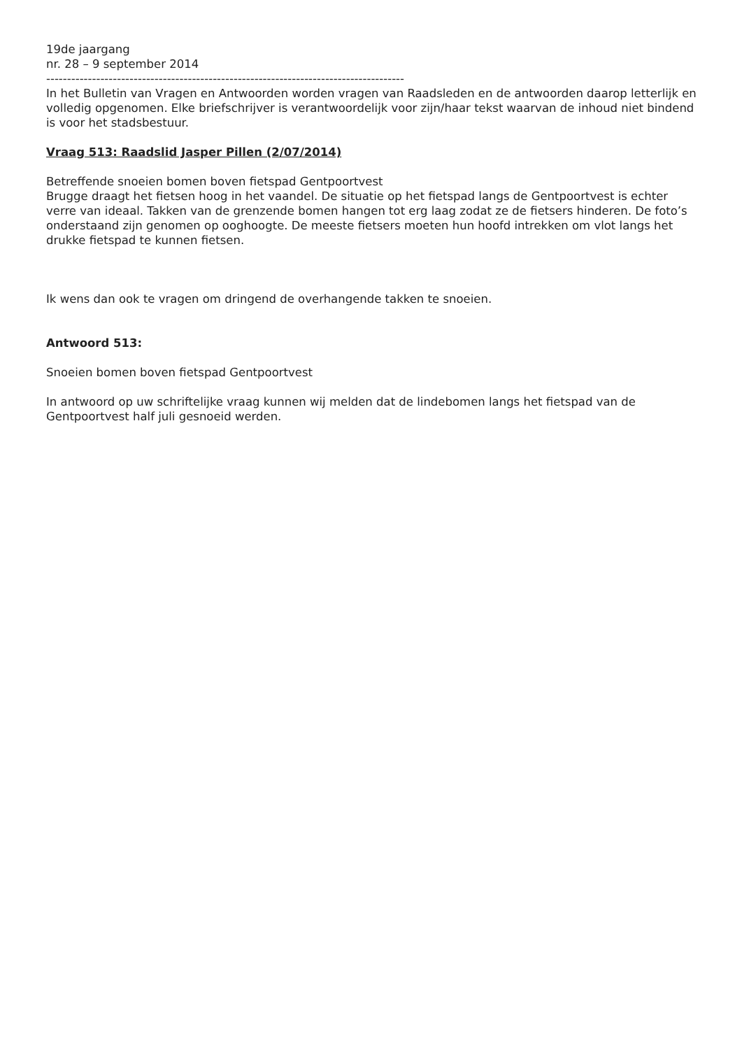19de jaargang
nr. 28 – 9 september 2014
--------------------------------------------------------------------------------------
In het Bulletin van Vragen en Antwoorden worden vragen van Raadsleden en de antwoorden daarop letterlijk en volledig opgenomen. Elke briefschrijver is verantwoordelijk voor zijn/haar tekst waarvan de inhoud niet bindend is voor het stadsbestuur.
Vraag 513: Raadslid Jasper Pillen (2/07/2014)
Betreffende snoeien bomen boven fietspad Gentpoortvest
Brugge draagt het fietsen hoog in het vaandel. De situatie op het fietspad langs de Gentpoortvest is echter verre van ideaal. Takken van de grenzende bomen hangen tot erg laag zodat ze de fietsers hinderen. De foto’s onderstaand zijn genomen op ooghoogte. De meeste fietsers moeten hun hoofd intrekken om vlot langs het drukke fietspad te kunnen fietsen.
Ik wens dan ook te vragen om dringend de overhangende takken te snoeien.
Antwoord 513:
Snoeien bomen boven fietspad Gentpoortvest
In antwoord op uw schriftelijke vraag kunnen wij melden dat de lindebomen langs het fietspad van de Gentpoortvest half juli gesnoeid werden.